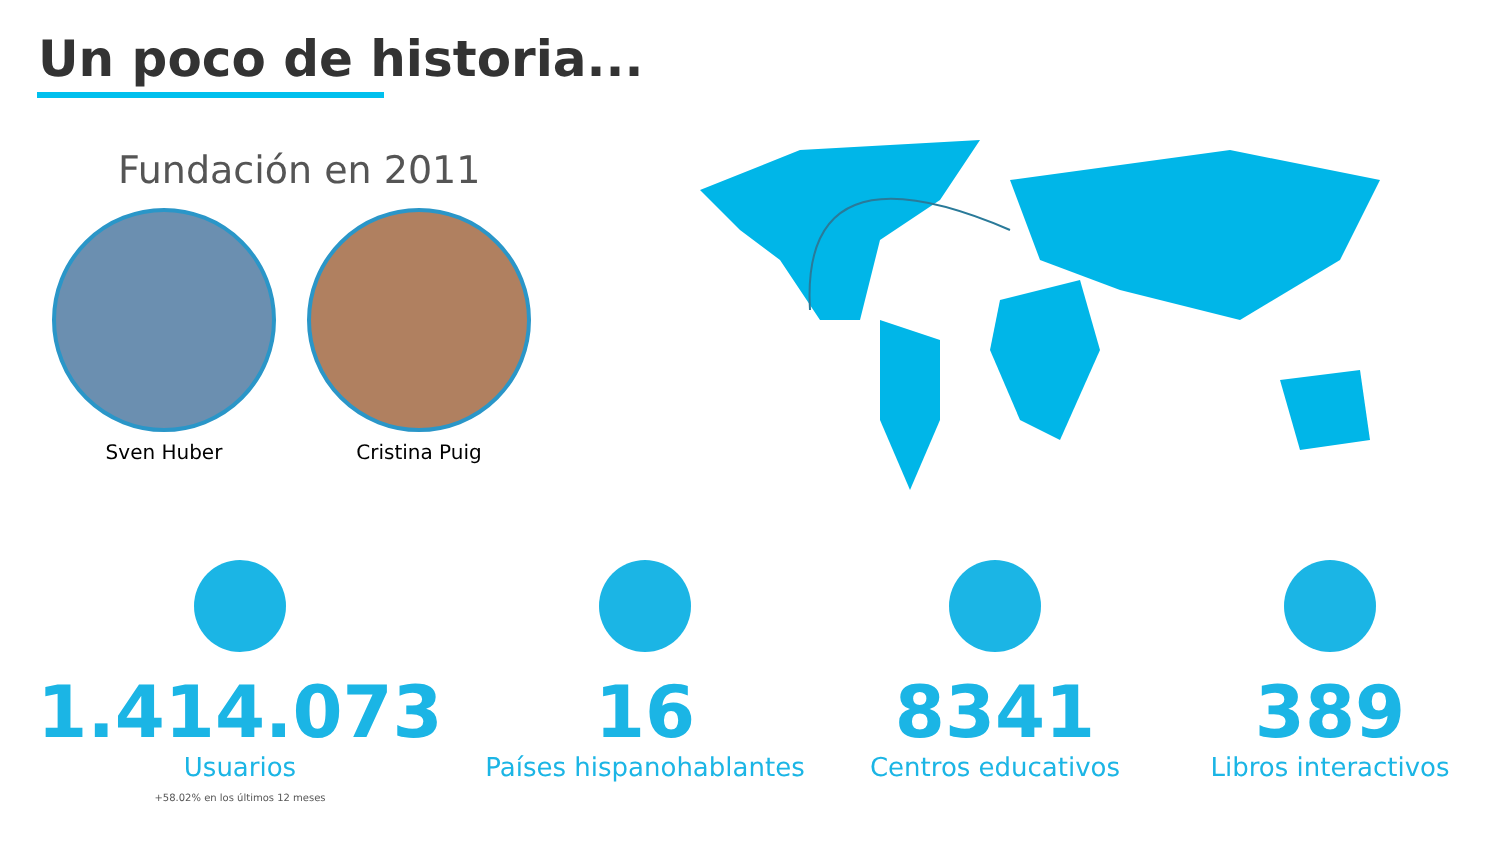Un poco de historia...
Fundación en 2011
Sven Huber Cristina Puig
1.414.073
Usuarios
+58.02% en los últimos 12 meses
16
Países hispanohablantes
8341
Centros educativos
389
Libros interactivos